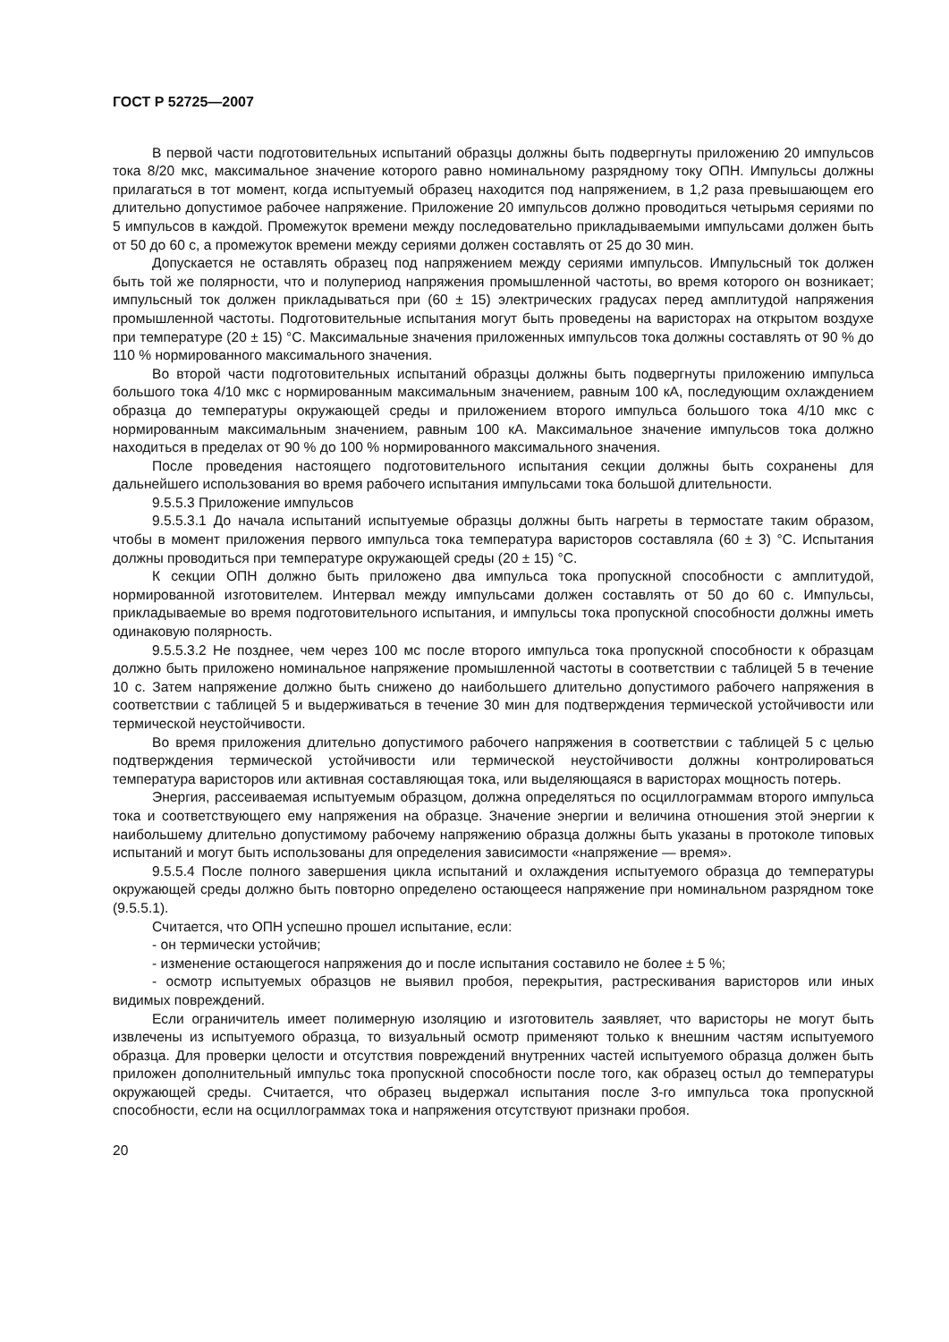ГОСТ Р 52725—2007
В первой части подготовительных испытаний образцы должны быть подвергнуты приложению 20 импульсов тока 8/20 мкс, максимальное значение которого равно номинальному разрядному току ОПН. Импульсы должны прилагаться в тот момент, когда испытуемый образец находится под напряжением, в 1,2 раза превышающем его длительно допустимое рабочее напряжение. Приложение 20 импульсов должно проводиться четырьмя сериями по 5 импульсов в каждой. Промежуток времени между последовательно прикладываемыми импульсами должен быть от 50 до 60 с, а промежуток времени между сериями должен составлять от 25 до 30 мин.
Допускается не оставлять образец под напряжением между сериями импульсов. Импульсный ток должен быть той же полярности, что и полупериод напряжения промышленной частоты, во время которого он возникает; импульсный ток должен прикладываться при (60 ± 15) электрических градусах перед амплитудой напряжения промышленной частоты. Подготовительные испытания могут быть проведены на варисторах на открытом воздухе при температуре (20 ± 15) °С. Максимальные значения приложенных импульсов тока должны составлять от 90 % до 110 % нормированного максимального значения.
Во второй части подготовительных испытаний образцы должны быть подвергнуты приложению импульса большого тока 4/10 мкс с нормированным максимальным значением, равным 100 кА, последующим охлаждением образца до температуры окружающей среды и приложением второго импульса большого тока 4/10 мкс с нормированным максимальным значением, равным 100 кА. Максимальное значение импульсов тока должно находиться в пределах от 90 % до 100 % нормированного максимального значения.
После проведения настоящего подготовительного испытания секции должны быть сохранены для дальнейшего использования во время рабочего испытания импульсами тока большой длительности.
9.5.5.3 Приложение импульсов
9.5.5.3.1 До начала испытаний испытуемые образцы должны быть нагреты в термостате таким образом, чтобы в момент приложения первого импульса тока температура варисторов составляла (60 ± 3) °С. Испытания должны проводиться при температуре окружающей среды (20 ± 15) °С.
К секции ОПН должно быть приложено два импульса тока пропускной способности с амплитудой, нормированной изготовителем. Интервал между импульсами должен составлять от 50 до 60 с. Импульсы, прикладываемые во время подготовительного испытания, и импульсы тока пропускной способности должны иметь одинаковую полярность.
9.5.5.3.2 Не позднее, чем через 100 мс после второго импульса тока пропускной способности к образцам должно быть приложено номинальное напряжение промышленной частоты в соответствии с таблицей 5 в течение 10 с. Затем напряжение должно быть снижено до наибольшего длительно допустимого рабочего напряжения в соответствии с таблицей 5 и выдерживаться в течение 30 мин для подтверждения термической устойчивости или термической неустойчивости.
Во время приложения длительно допустимого рабочего напряжения в соответствии с таблицей 5 с целью подтверждения термической устойчивости или термической неустойчивости должны контролироваться температура варисторов или активная составляющая тока, или выделяющаяся в варисторах мощность потерь.
Энергия, рассеиваемая испытуемым образцом, должна определяться по осциллограммам второго импульса тока и соответствующего ему напряжения на образце. Значение энергии и величина отношения этой энергии к наибольшему длительно допустимому рабочему напряжению образца должны быть указаны в протоколе типовых испытаний и могут быть использованы для определения зависимости «напряжение — время».
9.5.5.4 После полного завершения цикла испытаний и охлаждения испытуемого образца до температуры окружающей среды должно быть повторно определено остающееся напряжение при номинальном разрядном токе (9.5.5.1).
Считается, что ОПН успешно прошел испытание, если:
- он термически устойчив;
- изменение остающегося напряжения до и после испытания составило не более ± 5 %;
- осмотр испытуемых образцов не выявил пробоя, перекрытия, растрескивания варисторов или иных видимых повреждений.
Если ограничитель имеет полимерную изоляцию и изготовитель заявляет, что варисторы не могут быть извлечены из испытуемого образца, то визуальный осмотр применяют только к внешним частям испытуемого образца. Для проверки целости и отсутствия повреждений внутренних частей испытуемого образца должен быть приложен дополнительный импульс тока пропускной способности после того, как образец остыл до температуры окружающей среды. Считается, что образец выдержал испытания после 3-го импульса тока пропускной способности, если на осциллограммах тока и напряжения отсутствуют признаки пробоя.
20